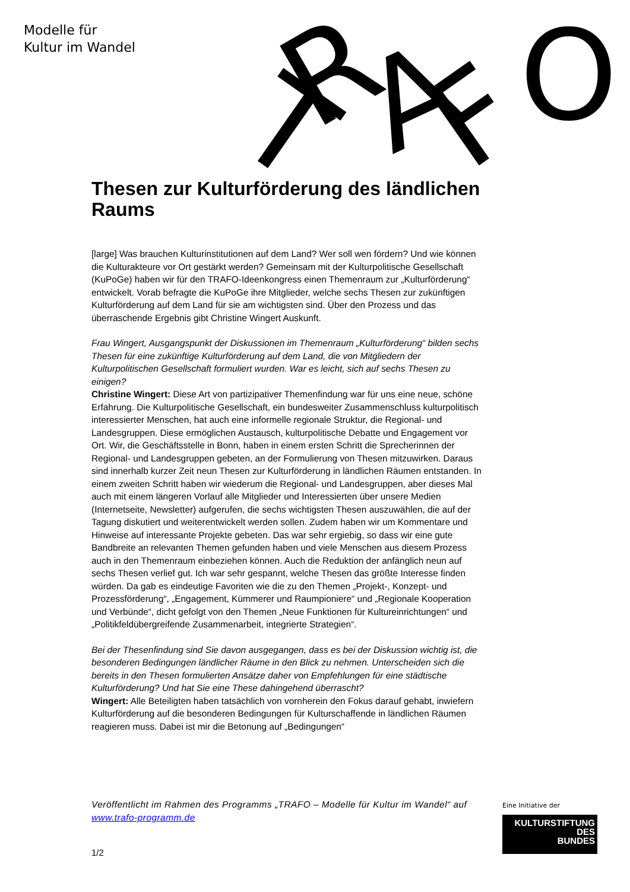Modelle für
Kultur im Wandel
T
R
A
F
O
Thesen zur Kulturförderung des ländlichen Raums
[large] Was brauchen Kulturinstitutionen auf dem Land? Wer soll wen fördern? Und wie können die Kulturakteure vor Ort gestärkt werden? Gemeinsam mit der Kulturpolitische Gesellschaft (KuPoGe) haben wir für den TRAFO-Ideenkongress einen Themenraum zur „Kulturförderung“ entwickelt. Vorab befragte die KuPoGe ihre Mitglieder, welche sechs Thesen zur zukünftigen Kulturförderung auf dem Land für sie am wichtigsten sind. Über den Prozess und das überraschende Ergebnis gibt Christine Wingert Auskunft.
Frau Wingert, Ausgangspunkt der Diskussionen im Themenraum „Kulturförderung“ bilden sechs Thesen für eine zukünftige Kulturförderung auf dem Land, die von Mitgliedern der Kulturpolitischen Gesellschaft formuliert wurden. War es leicht, sich auf sechs Thesen zu einigen?
Christine Wingert: Diese Art von partizipativer Themenfindung war für uns eine neue, schöne Erfahrung. Die Kulturpolitische Gesellschaft, ein bundesweiter Zusammenschluss kulturpolitisch interessierter Menschen, hat auch eine informelle regionale Struktur, die Regional- und Landesgruppen. Diese ermöglichen Austausch, kulturpolitische Debatte und Engagement vor Ort. Wir, die Geschäftsstelle in Bonn, haben in einem ersten Schritt die Sprecherinnen der Regional- und Landesgruppen gebeten, an der Formulierung von Thesen mitzuwirken. Daraus sind innerhalb kurzer Zeit neun Thesen zur Kulturförderung in ländlichen Räumen entstanden. In einem zweiten Schritt haben wir wiederum die Regional- und Landesgruppen, aber dieses Mal auch mit einem längeren Vorlauf alle Mitglieder und Interessierten über unsere Medien (Internetseite, Newsletter) aufgerufen, die sechs wichtigsten Thesen auszuwählen, die auf der Tagung diskutiert und weiterentwickelt werden sollen. Zudem haben wir um Kommentare und Hinweise auf interessante Projekte gebeten. Das war sehr ergiebig, so dass wir eine gute Bandbreite an relevanten Themen gefunden haben und viele Menschen aus diesem Prozess auch in den Themenraum einbeziehen können. Auch die Reduktion der anfänglich neun auf sechs Thesen verlief gut. Ich war sehr gespannt, welche Thesen das größte Interesse finden würden. Da gab es eindeutige Favoriten wie die zu den Themen „Projekt-, Konzept- und Prozessförderung“, „Engagement, Kümmerer und Raumpioniere“ und „Regionale Kooperation und Verbünde“, dicht gefolgt von den Themen „Neue Funktionen für Kultureinrichtungen“ und „Politikfeldübergreifende Zusammenarbeit, integrierte Strategien“.
Bei der Thesenfindung sind Sie davon ausgegangen, dass es bei der Diskussion wichtig ist, die besonderen Bedingungen ländlicher Räume in den Blick zu nehmen. Unterscheiden sich die bereits in den Thesen formulierten Ansätze daher von Empfehlungen für eine städtische Kulturförderung? Und hat Sie eine These dahingehend überrascht?
Wingert: Alle Beteiligten haben tatsächlich von vornherein den Fokus darauf gehabt, inwiefern Kulturförderung auf die besonderen Bedingungen für Kulturschaffende in ländlichen Räumen reagieren muss. Dabei ist mir die Betonung auf „Bedingungen“
Veröffentlicht im Rahmen des Programms „TRAFO – Modelle für Kultur im Wandel“ auf www.trafo-programm.de
1/2
Eine Initiative der
KULTURSTIFTUNG
DES
BUNDES